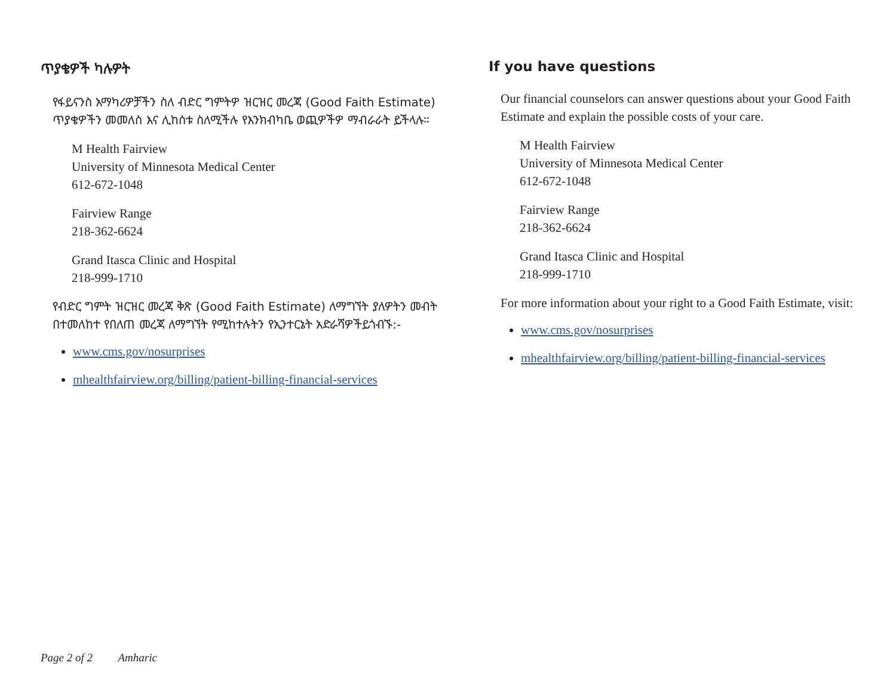ጥያቄዎች ካሉዎት
የፋይናንስ አማካሪዎቻችን ስለ ብድር ግምትዎ ዝርዝር መረጃ (Good Faith Estimate) ጥያቄዎችን መመለስ እና ሊከሰቱ ስለሚችሉ የእንክብካቤ ወጪዎችዎ ማብራራት ይችላሉ።
M Health Fairview
University of Minnesota Medical Center
612-672-1048
Fairview Range
218-362-6624
Grand Itasca Clinic and Hospital
218-999-1710
የብድር ግምት ዝርዝር መረጃ ቅጽ (Good Faith Estimate) ለማግኘት ያለዎትን መብት በተመለከተ የበለጠ መረጃ ለማግኘት የሚከተሉትን የኢንተርኔት አድራሻዎችይጎብኙ:-
www.cms.gov/nosurprises
mhealthfairview.org/billing/patient-billing-financial-services
If you have questions
Our financial counselors can answer questions about your Good Faith Estimate and explain the possible costs of your care.
M Health Fairview
University of Minnesota Medical Center
612-672-1048
Fairview Range
218-362-6624
Grand Itasca Clinic and Hospital
218-999-1710
For more information about your right to a Good Faith Estimate, visit:
www.cms.gov/nosurprises
mhealthfairview.org/billing/patient-billing-financial-services
Page 2 of 2 Amharic